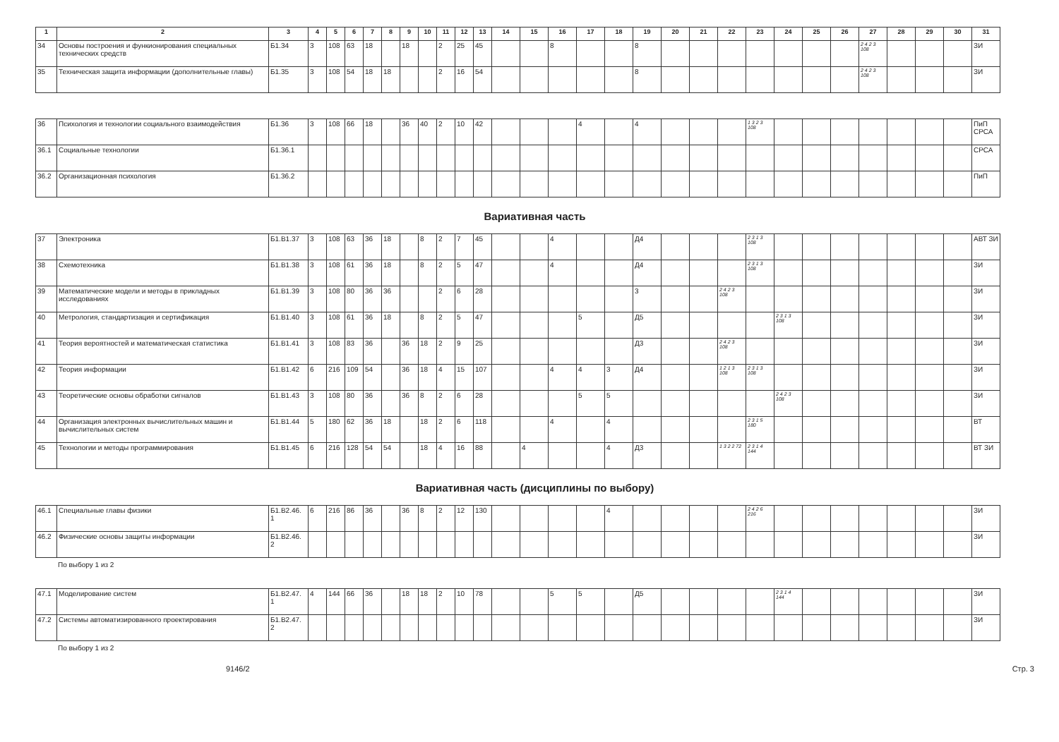| 1 | 2 | 3 | 4 | 5 | 6 | 7 | 8 | 9 | 10 | 11 | 12 | 13 | 14 | 15 | 16 | 17 | 18 | 19 | 20 | 21 | 22 | 23 | 24 | 25 | 26 | 27 | 28 | 29 | 30 | 31 |
| --- | --- | --- | --- | --- | --- | --- | --- | --- | --- | --- | --- | --- | --- | --- | --- | --- | --- | --- | --- | --- | --- | --- | --- | --- | --- | --- | --- | --- | --- | --- |
| 34 | Основы построения и функионирования специальных технических средств | Б1.34 | 3 | 108 | 63 | 18 | | 18 | | 2 | 25 | 45 | | | 8 | | | 8 | | | | | | | | 2 4 2 3 108 | | | | ЗИ |
| 35 | Техническая защита информации (дополнительные главы) | Б1.35 | 3 | 108 | 54 | 18 | 18 | | | 2 | 16 | 54 | | | | | | 8 | | | | | | | | 2 4 2 3 108 | | | | ЗИ |
| 36 | Психология и технологии социального взаимодействия | Б1.36 | 3 | 108 | 66 | 18 | | 36 | 40 | 2 | 10 | 42 | | | | 4 | | 4 | | | | 1 3 2 3 108 | | | | | | | | ПиП СРСА |
| 36.1 | Социальные технологии | Б1.36.1 | | | | | | | | | | | | | | | | | | | | | | | | | | | | СРСА |
| 36.2 | Организационная психология | Б1.36.2 | | | | | | | | | | | | | | | | | | | | | | | | | | | | ПиП |
Вариативная часть
| 37 | Электроника | Б1.В1.37 | 3 | 108 | 63 | 36 | 18 | | 8 | 2 | 7 | 45 | | | 4 | | | Д4 | | | | 2 3 1 3 108 | | | | | | | | АВТ ЗИ |
| 38 | Схемотехника | Б1.В1.38 | 3 | 108 | 61 | 36 | 18 | | 8 | 2 | 5 | 47 | | | 4 | | | Д4 | | | | 2 3 1 3 108 | | | | | | | | ЗИ |
| 39 | Математические модели и методы в прикладных исследованиях | Б1.В1.39 | 3 | 108 | 80 | 36 | 36 | | | 2 | 6 | 28 | | | | | | 3 | | | 2 4 2 3 108 | | | | | | | | | ЗИ |
| 40 | Метрология, стандартизация и сертификация | Б1.В1.40 | 3 | 108 | 61 | 36 | 18 | | 8 | 2 | 5 | 47 | | | | 5 | | Д5 | | | | | 2 3 1 3 108 | | | | | | | ЗИ |
| 41 | Теория вероятностей и математическая статистика | Б1.В1.41 | 3 | 108 | 83 | 36 | | 36 | 18 | 2 | 9 | 25 | | | | | | Д3 | | | 2 4 2 3 108 | | | | | | | | | ЗИ |
| 42 | Теория информации | Б1.В1.42 | 6 | 216 | 109 | 54 | | 36 | 18 | 4 | 15 | 107 | | | 4 | 4 | 3 | Д4 | | | 1 2 1 3 108 | 2 3 1 3 108 | | | | | | | | ЗИ |
| 43 | Теоретические основы обработки сигналов | Б1.В1.43 | 3 | 108 | 80 | 36 | | 36 | 8 | 2 | 6 | 28 | | | | 5 | 5 | | | | | | 2 4 2 3 108 | | | | | | | ЗИ |
| 44 | Организация электронных вычислительных машин и вычислительных систем | Б1.В1.44 | 5 | 180 | 62 | 36 | 18 | | 18 | 2 | 6 | 118 | | | 4 | | 4 | | | | | 2 3 1 5 180 | | | | | | | | ВТ |
| 45 | Технологии и методы программирования | Б1.В1.45 | 6 | 216 | 128 | 54 | 54 | | 18 | 4 | 16 | 88 | | 4 | | | 4 | Д3 | | | 1 3 2 2 72 | 2 3 1 4 144 | | | | | | | | ВТ ЗИ |
Вариативная часть (дисциплины по выбору)
| 46.1 | Специальные главы физики | Б1.В2.46. 1 | 6 | 216 | 86 | 36 | | 36 | 8 | 2 | 12 | 130 | | | | | 4 | | | | | 2 4 2 6 216 | | | | | | | | ЗИ |
| 46.2 | Физические основы защиты информации | Б1.В2.46. 2 | | | | | | | | | | | | | | | | | | | | | | | | | | | | ЗИ |
По выбору 1 из 2
| 47.1 | Моделирование систем | Б1.В2.47. 1 | 4 | 144 | 66 | 36 | | 18 | 18 | 2 | 10 | 78 | | | 5 | 5 | | Д5 | | | | | 2 3 1 4 144 | | | | | | | ЗИ |
| 47.2 | Системы автоматизированного проектирования | Б1.В2.47. 2 | | | | | | | | | | | | | | | | | | | | | | | | | | | | ЗИ |
По выбору 1 из 2
9146/2 Стр. 3